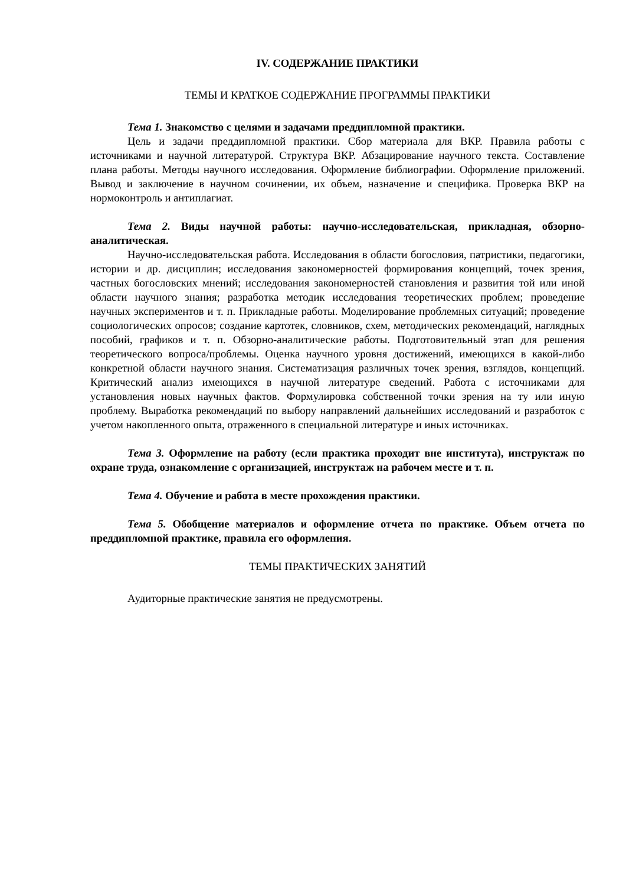IV. СОДЕРЖАНИЕ ПРАКТИКИ
ТЕМЫ И КРАТКОЕ СОДЕРЖАНИЕ ПРОГРАММЫ ПРАКТИКИ
Тема 1. Знакомство с целями и задачами преддипломной практики.
Цель и задачи преддипломной практики. Сбор материала для ВКР. Правила работы с источниками и научной литературой. Структура ВКР. Абзацирование научного текста. Составление плана работы. Методы научного исследования. Оформление библиографии. Оформление приложений. Вывод и заключение в научном сочинении, их объем, назначение и специфика. Проверка ВКР на нормоконтроль и антиплагиат.
Тема 2. Виды научной работы: научно-исследовательская, прикладная, обзорно-аналитическая.
Научно-исследовательская работа. Исследования в области богословия, патристики, педагогики, истории и др. дисциплин; исследования закономерностей формирования концепций, точек зрения, частных богословских мнений; исследования закономерностей становления и развития той или иной области научного знания; разработка методик исследования теоретических проблем; проведение научных экспериментов и т. п. Прикладные работы. Моделирование проблемных ситуаций; проведение социологических опросов; создание картотек, словников, схем, методических рекомендаций, наглядных пособий, графиков и т. п. Обзорно-аналитические работы. Подготовительный этап для решения теоретического вопроса/проблемы. Оценка научного уровня достижений, имеющихся в какой-либо конкретной области научного знания. Систематизация различных точек зрения, взглядов, концепций. Критический анализ имеющихся в научной литературе сведений. Работа с источниками для установления новых научных фактов. Формулировка собственной точки зрения на ту или иную проблему. Выработка рекомендаций по выбору направлений дальнейших исследований и разработок с учетом накопленного опыта, отраженного в специальной литературе и иных источниках.
Тема 3. Оформление на работу (если практика проходит вне института), инструктаж по охране труда, ознакомление с организацией, инструктаж на рабочем месте и т. п.
Тема 4. Обучение и работа в месте прохождения практики.
Тема 5. Обобщение материалов и оформление отчета по практике. Объем отчета по преддипломной практике, правила его оформления.
ТЕМЫ ПРАКТИЧЕСКИХ ЗАНЯТИЙ
Аудиторные практические занятия не предусмотрены.